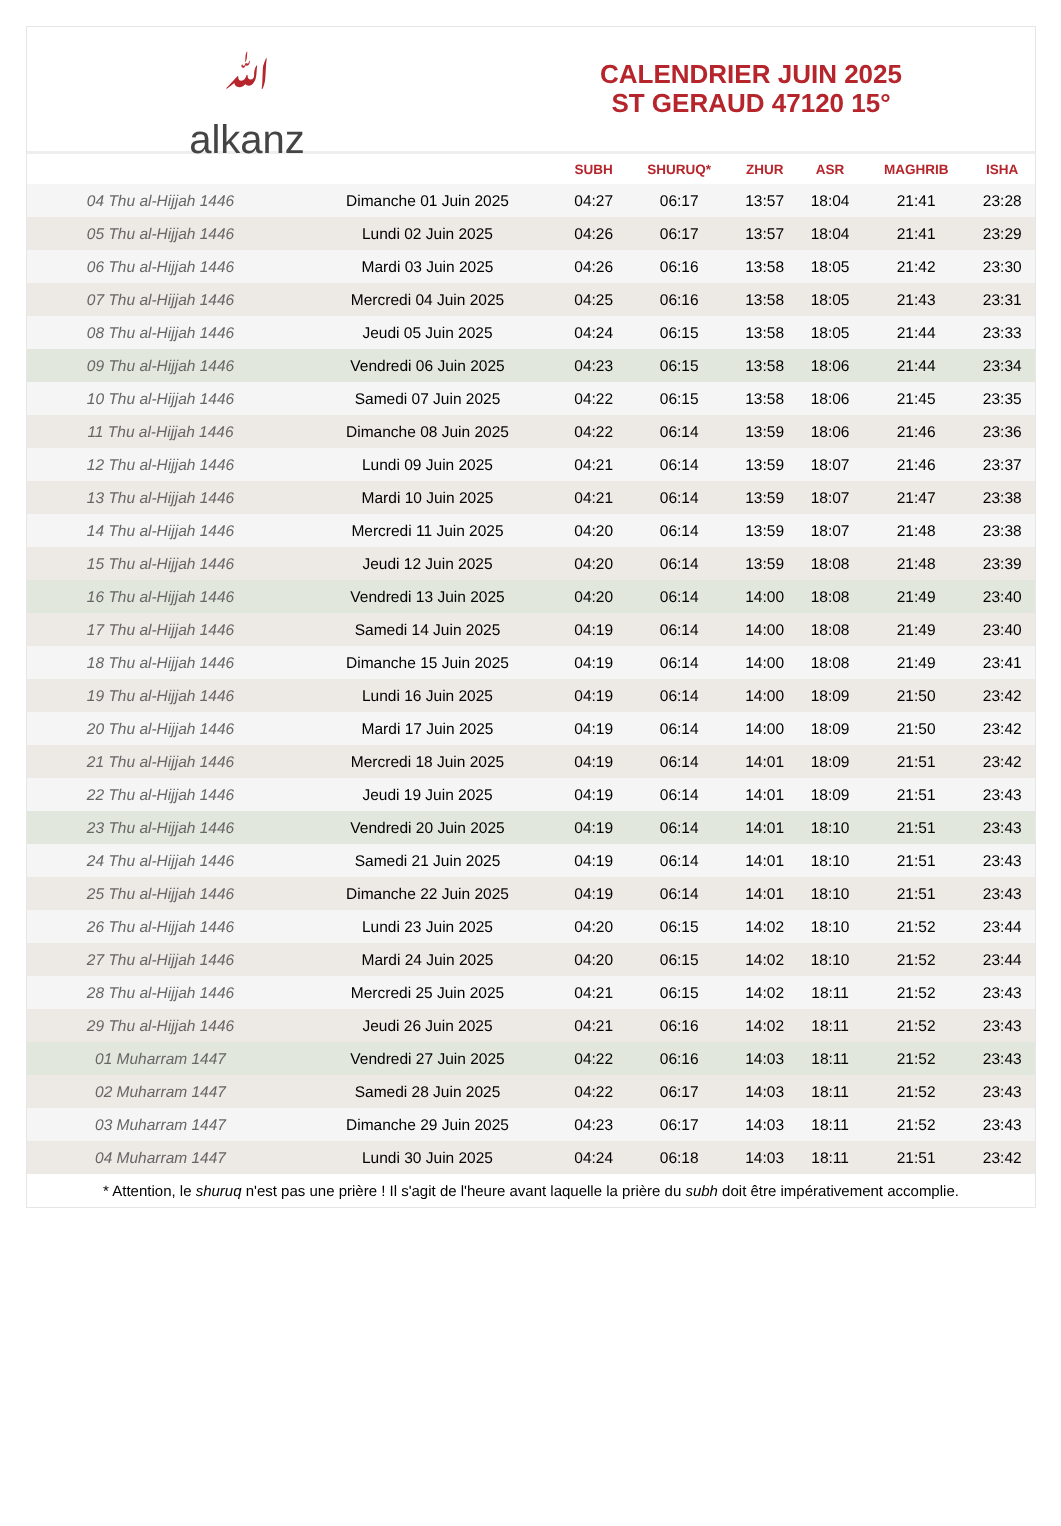ﷲ
alkanz
CALENDRIER JUIN 2025
ST GERAUD 47120 15°
| | | SUBH | SHURUQ* | ZHUR | ASR | MAGHRIB | ISHA |
| --- | --- | --- | --- | --- | --- | --- | --- |
| 04 Thu al-Hijjah 1446 | Dimanche 01 Juin 2025 | 04:27 | 06:17 | 13:57 | 18:04 | 21:41 | 23:28 |
| 05 Thu al-Hijjah 1446 | Lundi 02 Juin 2025 | 04:26 | 06:17 | 13:57 | 18:04 | 21:41 | 23:29 |
| 06 Thu al-Hijjah 1446 | Mardi 03 Juin 2025 | 04:26 | 06:16 | 13:58 | 18:05 | 21:42 | 23:30 |
| 07 Thu al-Hijjah 1446 | Mercredi 04 Juin 2025 | 04:25 | 06:16 | 13:58 | 18:05 | 21:43 | 23:31 |
| 08 Thu al-Hijjah 1446 | Jeudi 05 Juin 2025 | 04:24 | 06:15 | 13:58 | 18:05 | 21:44 | 23:33 |
| 09 Thu al-Hijjah 1446 | Vendredi 06 Juin 2025 | 04:23 | 06:15 | 13:58 | 18:06 | 21:44 | 23:34 |
| 10 Thu al-Hijjah 1446 | Samedi 07 Juin 2025 | 04:22 | 06:15 | 13:58 | 18:06 | 21:45 | 23:35 |
| 11 Thu al-Hijjah 1446 | Dimanche 08 Juin 2025 | 04:22 | 06:14 | 13:59 | 18:06 | 21:46 | 23:36 |
| 12 Thu al-Hijjah 1446 | Lundi 09 Juin 2025 | 04:21 | 06:14 | 13:59 | 18:07 | 21:46 | 23:37 |
| 13 Thu al-Hijjah 1446 | Mardi 10 Juin 2025 | 04:21 | 06:14 | 13:59 | 18:07 | 21:47 | 23:38 |
| 14 Thu al-Hijjah 1446 | Mercredi 11 Juin 2025 | 04:20 | 06:14 | 13:59 | 18:07 | 21:48 | 23:38 |
| 15 Thu al-Hijjah 1446 | Jeudi 12 Juin 2025 | 04:20 | 06:14 | 13:59 | 18:08 | 21:48 | 23:39 |
| 16 Thu al-Hijjah 1446 | Vendredi 13 Juin 2025 | 04:20 | 06:14 | 14:00 | 18:08 | 21:49 | 23:40 |
| 17 Thu al-Hijjah 1446 | Samedi 14 Juin 2025 | 04:19 | 06:14 | 14:00 | 18:08 | 21:49 | 23:40 |
| 18 Thu al-Hijjah 1446 | Dimanche 15 Juin 2025 | 04:19 | 06:14 | 14:00 | 18:08 | 21:49 | 23:41 |
| 19 Thu al-Hijjah 1446 | Lundi 16 Juin 2025 | 04:19 | 06:14 | 14:00 | 18:09 | 21:50 | 23:42 |
| 20 Thu al-Hijjah 1446 | Mardi 17 Juin 2025 | 04:19 | 06:14 | 14:00 | 18:09 | 21:50 | 23:42 |
| 21 Thu al-Hijjah 1446 | Mercredi 18 Juin 2025 | 04:19 | 06:14 | 14:01 | 18:09 | 21:51 | 23:42 |
| 22 Thu al-Hijjah 1446 | Jeudi 19 Juin 2025 | 04:19 | 06:14 | 14:01 | 18:09 | 21:51 | 23:43 |
| 23 Thu al-Hijjah 1446 | Vendredi 20 Juin 2025 | 04:19 | 06:14 | 14:01 | 18:10 | 21:51 | 23:43 |
| 24 Thu al-Hijjah 1446 | Samedi 21 Juin 2025 | 04:19 | 06:14 | 14:01 | 18:10 | 21:51 | 23:43 |
| 25 Thu al-Hijjah 1446 | Dimanche 22 Juin 2025 | 04:19 | 06:14 | 14:01 | 18:10 | 21:51 | 23:43 |
| 26 Thu al-Hijjah 1446 | Lundi 23 Juin 2025 | 04:20 | 06:15 | 14:02 | 18:10 | 21:52 | 23:44 |
| 27 Thu al-Hijjah 1446 | Mardi 24 Juin 2025 | 04:20 | 06:15 | 14:02 | 18:10 | 21:52 | 23:44 |
| 28 Thu al-Hijjah 1446 | Mercredi 25 Juin 2025 | 04:21 | 06:15 | 14:02 | 18:11 | 21:52 | 23:43 |
| 29 Thu al-Hijjah 1446 | Jeudi 26 Juin 2025 | 04:21 | 06:16 | 14:02 | 18:11 | 21:52 | 23:43 |
| 01 Muharram 1447 | Vendredi 27 Juin 2025 | 04:22 | 06:16 | 14:03 | 18:11 | 21:52 | 23:43 |
| 02 Muharram 1447 | Samedi 28 Juin 2025 | 04:22 | 06:17 | 14:03 | 18:11 | 21:52 | 23:43 |
| 03 Muharram 1447 | Dimanche 29 Juin 2025 | 04:23 | 06:17 | 14:03 | 18:11 | 21:52 | 23:43 |
| 04 Muharram 1447 | Lundi 30 Juin 2025 | 04:24 | 06:18 | 14:03 | 18:11 | 21:51 | 23:42 |
* Attention, le shuruq n'est pas une prière ! Il s'agit de l'heure avant laquelle la prière du subh doit être impérativement accomplie.